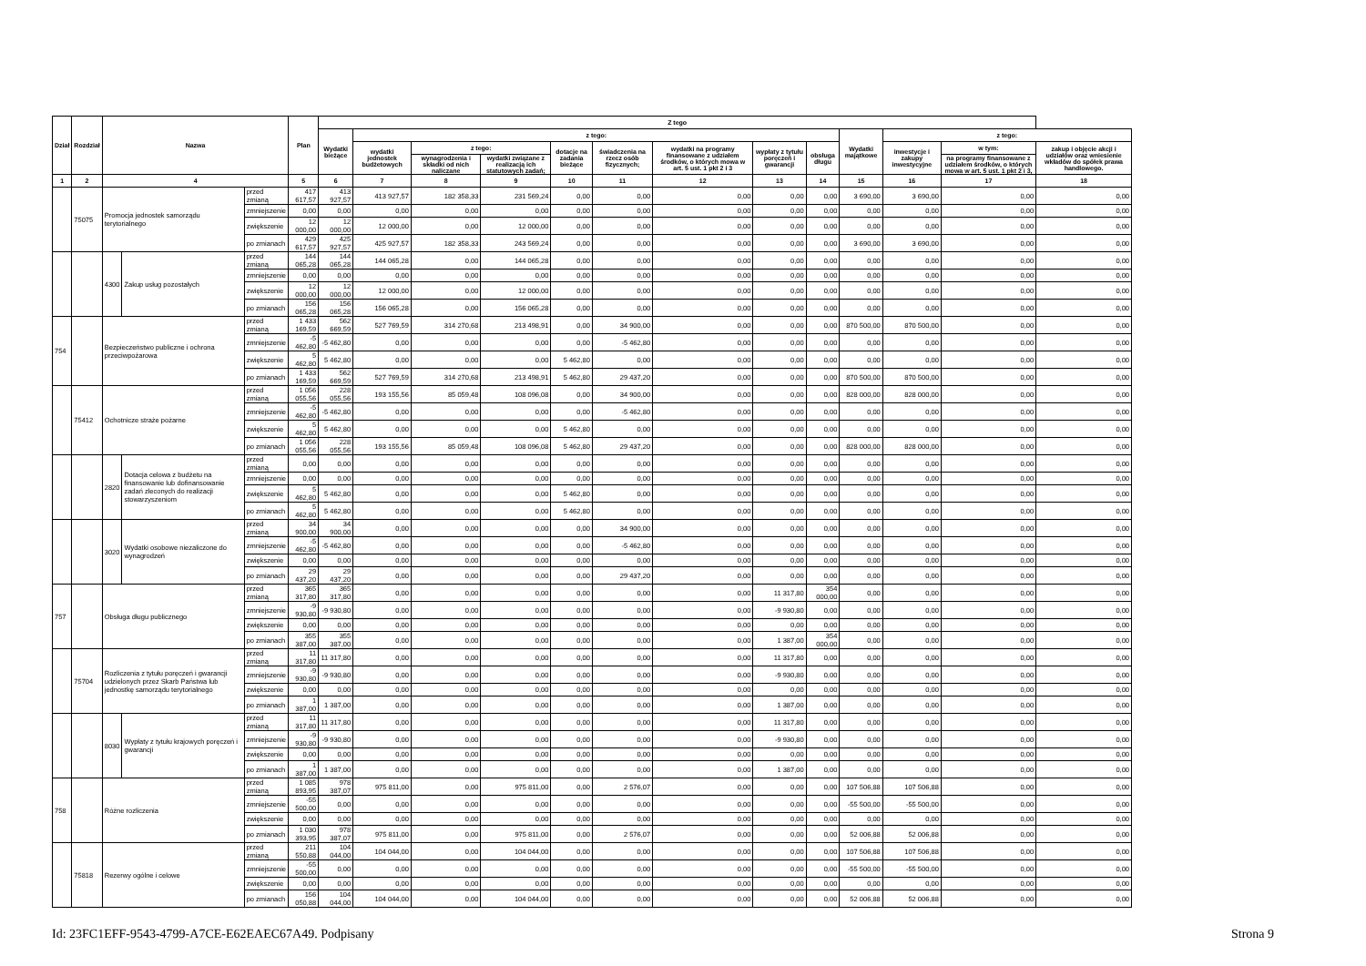| Dział | Rozdział | Nazwa | | | Plan | Z tego | | | | | | | | | | | | |
| --- | --- | --- | --- | --- | --- | --- | --- | --- | --- | --- | --- | --- | --- | --- | --- | --- | --- | --- |
| | | | | | | Wydatki bieżące | z tego: | | | | | | | | Wydatki majątkowe | z tego: | | |
| | | | | | | | wydatki jednostek budżetowych | z tego: | | dotacje na zadania bieżące | świadczenia na rzecz osób fizycznych; | wydatki na programy finansowane z udziałem środków, o których mowa w art. 5 ust. 1 pkt 2 i 3 | wypłaty z tytułu poręczeń i gwarancji | obsługa długu | | inwestycje i zakupy inwestycyjne | w tym: | zakup i objęcie akcji i udziałów oraz wniesienie wkładów do spółek prawa handlowego. |
| | | | | | | | | wynagrodzenia i składki od nich naliczane | wydatki związane z realizacją ich statutowych zadań; | | | | | | | | na programy finansowane z udziałem środków, o których mowa w art. 5 ust. 1 pkt 2 i 3, | |
| 1 | 2 | 4 | | | 5 | 6 | 7 | 8 | 9 | 10 | 11 | 12 | 13 | 14 | 15 | 16 | 17 | 18 |
| | 75075 | Promocja jednostek samorządu terytorialnego | | przed zmianą | 417 617,57 | 413 927,57 | 413 927,57 | 182 358,33 | 231 569,24 | 0,00 | 0,00 | 0,00 | 0,00 | 0,00 | 3 690,00 | 3 690,00 | 0,00 | 0,00 |
| | | | | zmniejszenie | 0,00 | 0,00 | 0,00 | 0,00 | 0,00 | 0,00 | 0,00 | 0,00 | 0,00 | 0,00 | 0,00 | 0,00 | 0,00 | 0,00 |
| | | | | zwiększenie | 12 000,00 | 12 000,00 | 12 000,00 | 0,00 | 12 000,00 | 0,00 | 0,00 | 0,00 | 0,00 | 0,00 | 0,00 | 0,00 | 0,00 | 0,00 |
| | | | | po zmianach | 429 617,57 | 425 927,57 | 425 927,57 | 182 358,33 | 243 569,24 | 0,00 | 0,00 | 0,00 | 0,00 | 0,00 | 3 690,00 | 3 690,00 | 0,00 | 0,00 |
| | | 4300 | Zakup usług pozostałych | przed zmianą | 144 065,28 | 144 065,28 | 144 065,28 | 0,00 | 144 065,28 | 0,00 | 0,00 | 0,00 | 0,00 | 0,00 | 0,00 | 0,00 | 0,00 | 0,00 |
| | | | | zmniejszenie | 0,00 | 0,00 | 0,00 | 0,00 | 0,00 | 0,00 | 0,00 | 0,00 | 0,00 | 0,00 | 0,00 | 0,00 | 0,00 | 0,00 |
| | | | | zwiększenie | 12 000,00 | 12 000,00 | 12 000,00 | 0,00 | 12 000,00 | 0,00 | 0,00 | 0,00 | 0,00 | 0,00 | 0,00 | 0,00 | 0,00 | 0,00 |
| | | | | po zmianach | 156 065,28 | 156 065,28 | 156 065,28 | 0,00 | 156 065,28 | 0,00 | 0,00 | 0,00 | 0,00 | 0,00 | 0,00 | 0,00 | 0,00 | 0,00 |
| 754 | | Bezpieczeństwo publiczne i ochrona przeciwpożarowa | | przed zmianą | 1 433 169,59 | 562 669,59 | 527 769,59 | 314 270,68 | 213 498,91 | 0,00 | 34 900,00 | 0,00 | 0,00 | 0,00 | 870 500,00 | 870 500,00 | 0,00 | 0,00 |
| | | | | zmniejszenie | -5 462,80 | -5 462,80 | 0,00 | 0,00 | 0,00 | 0,00 | -5 462,80 | 0,00 | 0,00 | 0,00 | 0,00 | 0,00 | 0,00 | 0,00 |
| | | | | zwiększenie | 5 462,80 | 5 462,80 | 0,00 | 0,00 | 0,00 | 5 462,80 | 0,00 | 0,00 | 0,00 | 0,00 | 0,00 | 0,00 | 0,00 | 0,00 |
| | | | | po zmianach | 1 433 169,59 | 562 669,59 | 527 769,59 | 314 270,68 | 213 498,91 | 5 462,80 | 29 437,20 | 0,00 | 0,00 | 0,00 | 870 500,00 | 870 500,00 | 0,00 | 0,00 |
| | 75412 | Ochotnicze straże pożarne | | przed zmianą | 1 056 055,56 | 228 055,56 | 193 155,56 | 85 059,48 | 108 096,08 | 0,00 | 34 900,00 | 0,00 | 0,00 | 0,00 | 828 000,00 | 828 000,00 | 0,00 | 0,00 |
| | | | | zmniejszenie | -5 462,80 | -5 462,80 | 0,00 | 0,00 | 0,00 | 0,00 | -5 462,80 | 0,00 | 0,00 | 0,00 | 0,00 | 0,00 | 0,00 | 0,00 |
| | | | | zwiększenie | 5 462,80 | 5 462,80 | 0,00 | 0,00 | 0,00 | 5 462,80 | 0,00 | 0,00 | 0,00 | 0,00 | 0,00 | 0,00 | 0,00 | 0,00 |
| | | | | po zmianach | 1 056 055,56 | 228 055,56 | 193 155,56 | 85 059,48 | 108 096,08 | 5 462,80 | 29 437,20 | 0,00 | 0,00 | 0,00 | 828 000,00 | 828 000,00 | 0,00 | 0,00 |
| | | 2820 | Dotacja celowa z budżetu na finansowanie lub dofinansowanie zadań zleconych do realizacji stowarzyszeniom | przed zmianą | 0,00 | 0,00 | 0,00 | 0,00 | 0,00 | 0,00 | 0,00 | 0,00 | 0,00 | 0,00 | 0,00 | 0,00 | 0,00 | 0,00 |
| | | | | zmniejszenie | 0,00 | 0,00 | 0,00 | 0,00 | 0,00 | 0,00 | 0,00 | 0,00 | 0,00 | 0,00 | 0,00 | 0,00 | 0,00 | 0,00 |
| | | | | zwiększenie | 5 462,80 | 5 462,80 | 0,00 | 0,00 | 0,00 | 5 462,80 | 0,00 | 0,00 | 0,00 | 0,00 | 0,00 | 0,00 | 0,00 | 0,00 |
| | | | | po zmianach | 5 462,80 | 5 462,80 | 0,00 | 0,00 | 0,00 | 5 462,80 | 0,00 | 0,00 | 0,00 | 0,00 | 0,00 | 0,00 | 0,00 | 0,00 |
| | | 3020 | Wydatki osobowe niezaliczone do wynagrodzeń | przed zmianą | 34 900,00 | 34 900,00 | 0,00 | 0,00 | 0,00 | 0,00 | 34 900,00 | 0,00 | 0,00 | 0,00 | 0,00 | 0,00 | 0,00 | 0,00 |
| | | | | zmniejszenie | -5 462,80 | -5 462,80 | 0,00 | 0,00 | 0,00 | 0,00 | -5 462,80 | 0,00 | 0,00 | 0,00 | 0,00 | 0,00 | 0,00 | 0,00 |
| | | | | zwiększenie | 0,00 | 0,00 | 0,00 | 0,00 | 0,00 | 0,00 | 0,00 | 0,00 | 0,00 | 0,00 | 0,00 | 0,00 | 0,00 | 0,00 |
| | | | | po zmianach | 29 437,20 | 29 437,20 | 0,00 | 0,00 | 0,00 | 0,00 | 29 437,20 | 0,00 | 0,00 | 0,00 | 0,00 | 0,00 | 0,00 | 0,00 |
| 757 | | Obsługa długu publicznego | | przed zmianą | 365 317,80 | 365 317,80 | 0,00 | 0,00 | 0,00 | 0,00 | 0,00 | 0,00 | 11 317,80 | 354 000,00 | 0,00 | 0,00 | 0,00 | 0,00 |
| | | | | zmniejszenie | -9 930,80 | -9 930,80 | 0,00 | 0,00 | 0,00 | 0,00 | 0,00 | 0,00 | -9 930,80 | 0,00 | 0,00 | 0,00 | 0,00 | 0,00 |
| | | | | zwiększenie | 0,00 | 0,00 | 0,00 | 0,00 | 0,00 | 0,00 | 0,00 | 0,00 | 0,00 | 0,00 | 0,00 | 0,00 | 0,00 | 0,00 |
| | | | | po zmianach | 355 387,00 | 355 387,00 | 0,00 | 0,00 | 0,00 | 0,00 | 0,00 | 0,00 | 1 387,00 | 354 000,00 | 0,00 | 0,00 | 0,00 | 0,00 |
| | 75704 | Rozliczenia z tytułu poręczeń i gwarancji udzielonych przez Skarb Państwa lub jednostkę samorządu terytorialnego | | przed zmianą | 11 317,80 | 11 317,80 | 0,00 | 0,00 | 0,00 | 0,00 | 0,00 | 0,00 | 11 317,80 | 0,00 | 0,00 | 0,00 | 0,00 | 0,00 |
| | | | | zmniejszenie | -9 930,80 | -9 930,80 | 0,00 | 0,00 | 0,00 | 0,00 | 0,00 | 0,00 | -9 930,80 | 0,00 | 0,00 | 0,00 | 0,00 | 0,00 |
| | | | | zwiększenie | 0,00 | 0,00 | 0,00 | 0,00 | 0,00 | 0,00 | 0,00 | 0,00 | 0,00 | 0,00 | 0,00 | 0,00 | 0,00 | 0,00 |
| | | | | po zmianach | 1 387,00 | 1 387,00 | 0,00 | 0,00 | 0,00 | 0,00 | 0,00 | 0,00 | 1 387,00 | 0,00 | 0,00 | 0,00 | 0,00 | 0,00 |
| | | 8030 | Wypłaty z tytułu krajowych poręczeń i gwarancji | przed zmianą | 11 317,80 | 11 317,80 | 0,00 | 0,00 | 0,00 | 0,00 | 0,00 | 0,00 | 11 317,80 | 0,00 | 0,00 | 0,00 | 0,00 | 0,00 |
| | | | | zmniejszenie | -9 930,80 | -9 930,80 | 0,00 | 0,00 | 0,00 | 0,00 | 0,00 | 0,00 | -9 930,80 | 0,00 | 0,00 | 0,00 | 0,00 | 0,00 |
| | | | | zwiększenie | 0,00 | 0,00 | 0,00 | 0,00 | 0,00 | 0,00 | 0,00 | 0,00 | 0,00 | 0,00 | 0,00 | 0,00 | 0,00 | 0,00 |
| | | | | po zmianach | 1 387,00 | 1 387,00 | 0,00 | 0,00 | 0,00 | 0,00 | 0,00 | 0,00 | 1 387,00 | 0,00 | 0,00 | 0,00 | 0,00 | 0,00 |
| 758 | | Różne rozliczenia | | przed zmianą | 1 085 893,95 | 978 387,07 | 975 811,00 | 0,00 | 975 811,00 | 0,00 | 2 576,07 | 0,00 | 0,00 | 0,00 | 107 506,88 | 107 506,88 | 0,00 | 0,00 |
| | | | | zmniejszenie | -55 500,00 | 0,00 | 0,00 | 0,00 | 0,00 | 0,00 | 0,00 | 0,00 | 0,00 | 0,00 | -55 500,00 | -55 500,00 | 0,00 | 0,00 |
| | | | | zwiększenie | 0,00 | 0,00 | 0,00 | 0,00 | 0,00 | 0,00 | 0,00 | 0,00 | 0,00 | 0,00 | 0,00 | 0,00 | 0,00 | 0,00 |
| | | | | po zmianach | 1 030 393,95 | 978 387,07 | 975 811,00 | 0,00 | 975 811,00 | 0,00 | 2 576,07 | 0,00 | 0,00 | 0,00 | 52 006,88 | 52 006,88 | 0,00 | 0,00 |
| | 75818 | Rezerwy ogólne i celowe | | przed zmianą | 211 550,88 | 104 044,00 | 104 044,00 | 0,00 | 104 044,00 | 0,00 | 0,00 | 0,00 | 0,00 | 0,00 | 107 506,88 | 107 506,88 | 0,00 | 0,00 |
| | | | | zmniejszenie | -55 500,00 | 0,00 | 0,00 | 0,00 | 0,00 | 0,00 | 0,00 | 0,00 | 0,00 | 0,00 | -55 500,00 | -55 500,00 | 0,00 | 0,00 |
| | | | | zwiększenie | 0,00 | 0,00 | 0,00 | 0,00 | 0,00 | 0,00 | 0,00 | 0,00 | 0,00 | 0,00 | 0,00 | 0,00 | 0,00 | 0,00 |
| | | | | po zmianach | 156 050,88 | 104 044,00 | 104 044,00 | 0,00 | 104 044,00 | 0,00 | 0,00 | 0,00 | 0,00 | 0,00 | 52 006,88 | 52 006,88 | 0,00 | 0,00 |
Id: 23FC1EFF-9543-4799-A7CE-E62EAEC67A49. Podpisany
Strona 9